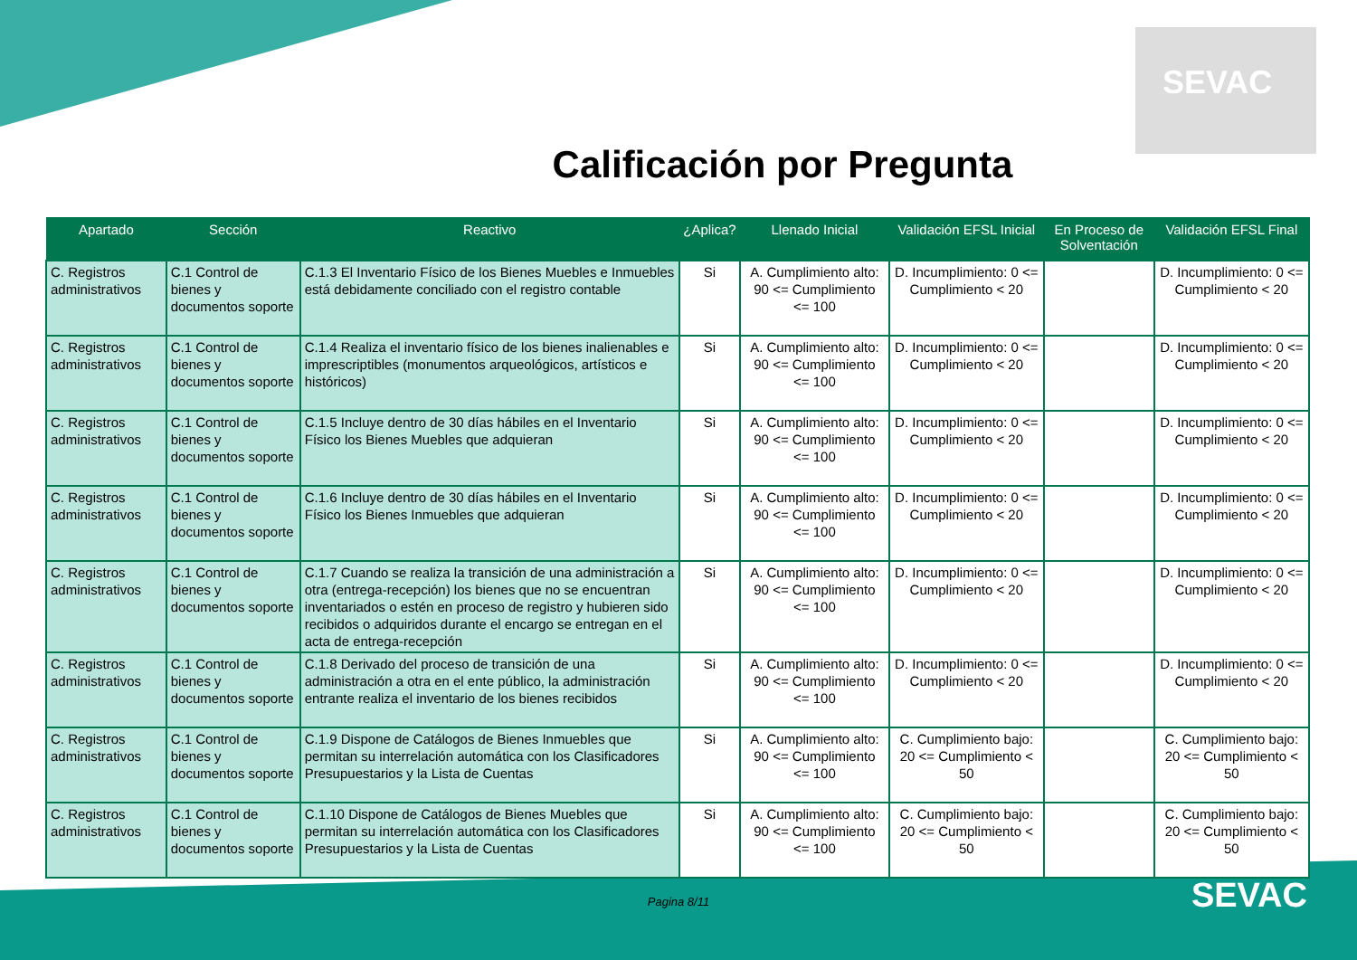SEVAC
Calificación por Pregunta
| Apartado | Sección | Reactivo | ¿Aplica? | Llenado Inicial | Validación EFSL Inicial | En Proceso de Solventación | Validación EFSL Final |
| --- | --- | --- | --- | --- | --- | --- | --- |
| C. Registros administrativos | C.1 Control de bienes y documentos soporte | C.1.3 El Inventario Físico de los Bienes Muebles e Inmuebles está debidamente conciliado con el registro contable | Si | A. Cumplimiento alto: 90 <= Cumplimiento <= 100 | D. Incumplimiento: 0 <= Cumplimiento < 20 | | D. Incumplimiento: 0 <= Cumplimiento < 20 |
| C. Registros administrativos | C.1 Control de bienes y documentos soporte | C.1.4 Realiza el inventario físico de los bienes inalienables e imprescriptibles (monumentos arqueológicos, artísticos e históricos) | Si | A. Cumplimiento alto: 90 <= Cumplimiento <= 100 | D. Incumplimiento: 0 <= Cumplimiento < 20 | | D. Incumplimiento: 0 <= Cumplimiento < 20 |
| C. Registros administrativos | C.1 Control de bienes y documentos soporte | C.1.5 Incluye dentro de 30 días hábiles en el Inventario Físico los Bienes Muebles que adquieran | Si | A. Cumplimiento alto: 90 <= Cumplimiento <= 100 | D. Incumplimiento: 0 <= Cumplimiento < 20 | | D. Incumplimiento: 0 <= Cumplimiento < 20 |
| C. Registros administrativos | C.1 Control de bienes y documentos soporte | C.1.6 Incluye dentro de 30 días hábiles en el Inventario Físico los Bienes Inmuebles que adquieran | Si | A. Cumplimiento alto: 90 <= Cumplimiento <= 100 | D. Incumplimiento: 0 <= Cumplimiento < 20 | | D. Incumplimiento: 0 <= Cumplimiento < 20 |
| C. Registros administrativos | C.1 Control de bienes y documentos soporte | C.1.7 Cuando se realiza la transición de una administración a otra (entrega-recepción) los bienes que no se encuentran inventariados o estén en proceso de registro y hubieren sido recibidos o adquiridos durante el encargo se entregan en el acta de entrega-recepción | Si | A. Cumplimiento alto: 90 <= Cumplimiento <= 100 | D. Incumplimiento: 0 <= Cumplimiento < 20 | | D. Incumplimiento: 0 <= Cumplimiento < 20 |
| C. Registros administrativos | C.1 Control de bienes y documentos soporte | C.1.8 Derivado del proceso de transición de una administración a otra en el ente público, la administración entrante realiza el inventario de los bienes recibidos | Si | A. Cumplimiento alto: 90 <= Cumplimiento <= 100 | D. Incumplimiento: 0 <= Cumplimiento < 20 | | D. Incumplimiento: 0 <= Cumplimiento < 20 |
| C. Registros administrativos | C.1 Control de bienes y documentos soporte | C.1.9 Dispone de Catálogos de Bienes Inmuebles que permitan su interrelación automática con los Clasificadores Presupuestarios y la Lista de Cuentas | Si | A. Cumplimiento alto: 90 <= Cumplimiento <= 100 | C. Cumplimiento bajo: 20 <= Cumplimiento < 50 | | C. Cumplimiento bajo: 20 <= Cumplimiento < 50 |
| C. Registros administrativos | C.1 Control de bienes y documentos soporte | C.1.10 Dispone de Catálogos de Bienes Muebles que permitan su interrelación automática con los Clasificadores Presupuestarios y la Lista de Cuentas | Si | A. Cumplimiento alto: 90 <= Cumplimiento <= 100 | C. Cumplimiento bajo: 20 <= Cumplimiento < 50 | | C. Cumplimiento bajo: 20 <= Cumplimiento < 50 |
Pagina 8/11
SEVAC